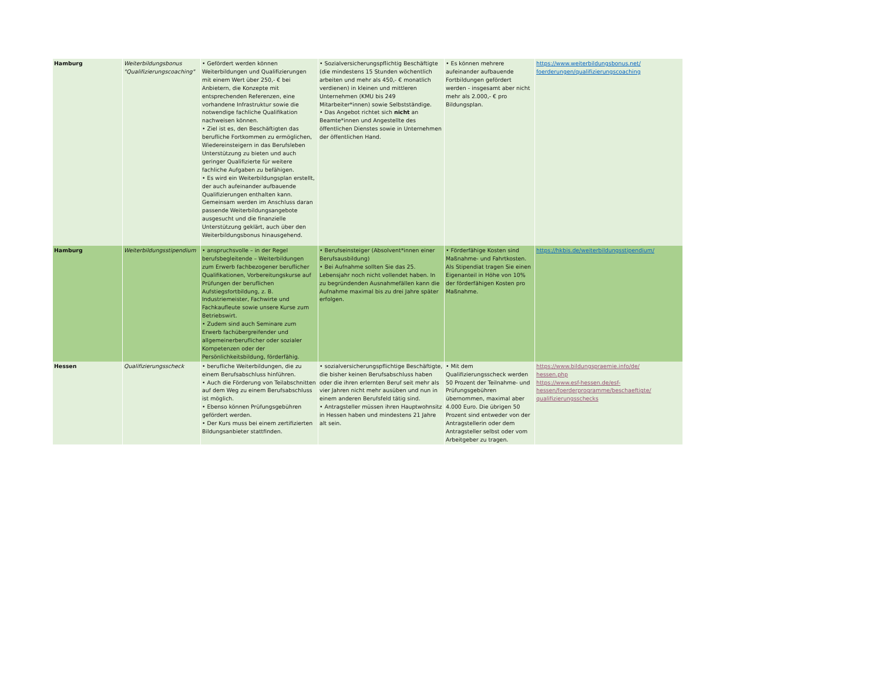| Hamburg | Weiterbildungsbonus "Qualifizierungscoaching" | • Gefördert werden können Weiterbildungen und Qualifizierungen mit einem Wert über 250,- € bei Anbietern, die Konzepte mit entsprechenden Referenzen, eine vorhandene Infrastruktur sowie die notwendige fachliche Qualifikation nachweisen können. • Ziel ist es, den Beschäftigten das berufliche Fortkommen zu ermöglichen, Wiedereinsteigern in das Berufsleben Unterstützung zu bieten und auch geringer Qualifizierte für weitere fachliche Aufgaben zu befähigen. • Es wird ein Weiterbildungsplan erstellt, der auch aufeinander aufbauende Qualifizierungen enthalten kann. Gemeinsam werden im Anschluss daran passende Weiterbildungsangebote ausgesucht und die finanzielle Unterstützung geklärt, auch über den Weiterbildungsbonus hinausgehend. | • Sozialversicherungspflichtig Beschäftigte (die mindestens 15 Stunden wöchentlich arbeiten und mehr als 450,- € monatlich verdienen) in kleinen und mittleren Unternehmen (KMU bis 249 Mitarbeiter*innen) sowie Selbstständige. • Das Angebot richtet sich nicht an Beamte*innen und Angestellte des öffentlichen Dienstes sowie in Unternehmen der öffentlichen Hand. | • Es können mehrere aufeinander aufbauende Fortbildungen gefördert werden - insgesamt aber nicht mehr als 2.000,- € pro Bildungsplan. | https://www.weiterbildungsbonus.net/ foerderungen/qualifizierungscoaching |
| Hamburg | Weiterbildungsstipendium | • anspruchsvolle – in der Regel berufsbegleitende – Weiterbildungen zum Erwerb fachbezogener beruflicher Qualifikationen, Vorbereitungskurse auf Prüfungen der beruflichen Aufstiegsfortbildung, z. B. Industriemeister, Fachwirte und Fachkaufleute sowie unsere Kurse zum Betriebswirt. • Zudem sind auch Seminare zum Erwerb fachübergreifender und allgemeinerberuflicher oder sozialer Kompetenzen oder der Persönlichkeitsbildung, förderfähig. | • Berufseinsteiger (Absolvent*innen einer Berufsausbildung) • Bei Aufnahme sollten Sie das 25. Lebensjahr noch nicht vollendet haben. In zu begründenden Ausnahmefällen kann die Aufnahme maximal bis zu drei Jahre später erfolgen. | • Förderfähige Kosten sind Maßnahme- und Fahrtkosten. Als Stipendiat tragen Sie einen Eigenanteil in Höhe von 10% der förderfähigen Kosten pro Maßnahme. | https://hkbis.de/weiterbildungsstipendium/ |
| Hessen | Qualifizierungsscheck | • berufliche Weiterbildungen, die zu einem Berufsabschluss hinführen. • Auch die Förderung von Teilabschnitten auf dem Weg zu einem Berufsabschluss ist möglich. • Ebenso können Prüfungsgebühren gefördert werden. • Der Kurs muss bei einem zertifizierten Bildungsanbieter stattfinden. | • sozialversicherungspflichtige Beschäftigte, die bisher keinen Berufsabschluss haben oder die ihren erlernten Beruf seit mehr als vier Jahren nicht mehr ausüben und nun in einem anderen Berufsfeld tätig sind. • Antragsteller müssen ihren Hauptwohnsitz in Hessen haben und mindestens 21 Jahre alt sein. | • Mit dem Qualifizierungsscheck werden 50 Prozent der Teilnahme- und Prüfungsgebühren übernommen, maximal aber 4.000 Euro. Die übrigen 50 Prozent sind entweder von der Antragstellerin oder dem Antragsteller selbst oder vom Arbeitgeber zu tragen. | https://www.bildungspraemie.info/de/ hessen.php https://www.esf-hessen.de/esf- hessen/foerderprogramme/beschaeftigte/ qualifizierungsschecks |